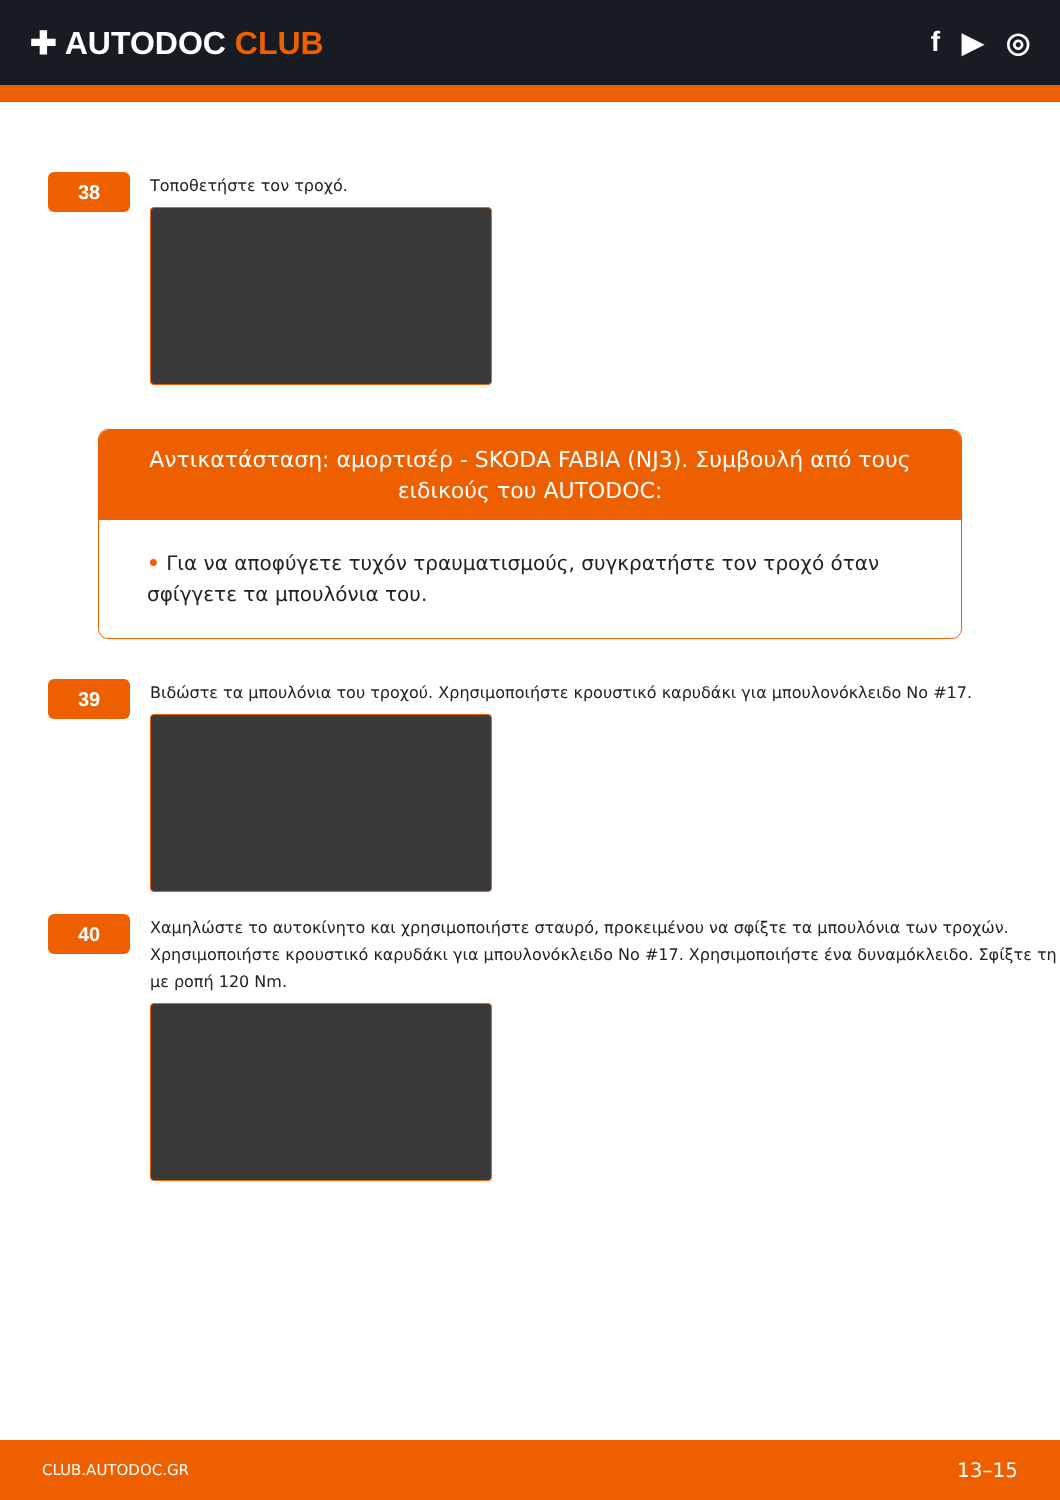✚ AUTODOC CLUB f ▶ ◎
38
Τοποθετήστε τον τροχό.
Αντικατάσταση: αμορτισέρ - SKODA FABIA (NJ3). Συμβουλή από τους ειδικούς του AUTODOC:
• Για να αποφύγετε τυχόν τραυματισμούς, συγκρατήστε τον τροχό όταν σφίγγετε τα μπουλόνια του.
39
Βιδώστε τα μπουλόνια του τροχού. Χρησιμοποιήστε κρουστικό καρυδάκι για μπουλονόκλειδο No #17.
40
Χαμηλώστε το αυτοκίνητο και χρησιμοποιήστε σταυρό, προκειμένου να σφίξτε τα μπουλόνια των τροχών. Χρησιμοποιήστε κρουστικό καρυδάκι για μπουλονόκλειδο No #17. Χρησιμοποιήστε ένα δυναμόκλειδο. Σφίξτε τη με ροπή 120 Nm.
CLUB.AUTODOC.GR 13–15